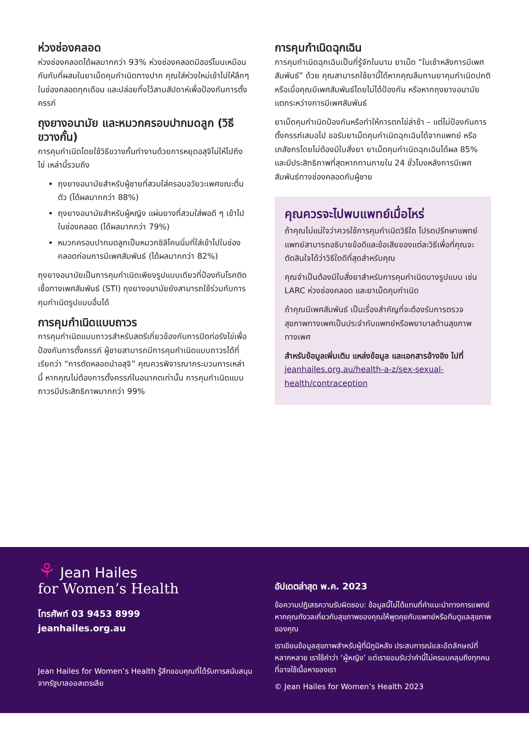ห่วงช่องคลอด
ห่วงช่องคลอดได้ผลมากกว่า 93% ห่วงช่องคลอดมีฮอร์โมนเหมือนกันกับที่ผสมในยาเม็ดคุมกำเนิดทางปาก คุณใส่ห่วงใหม่เข้าไปให้ลึกๆ ในช่องคลอดทุกเดือน และปล่อยทิ้งไว้สามสัปดาห์เพื่อป้องกันการตั้งครรภ์
ถุงยางอนามัย และหมวกครอบปากมดลูก (วิธีขวางกั้น)
การคุมกำเนิดโดยใช้วิธีขวางกั้นทำงานด้วยการหยุดอสุจิไม่ให้ไปถึงไข่ เหล่านี้รวมถึง
ถุงยางอนามัยสำหรับผู้ชายที่สวมใส่ครอบอวัยวะเพศขณะตื่นตัว (ได้ผลมากกว่า 88%)
ถุงยางอนามัยสำหรับผู้หญิง แผ่นยางที่สวมใส่พอดี ๆ เข้าไปในช่องคลอด (ได้ผลมากกว่า 79%)
หมวกครอบปากมดลูกเป็นหมวกซิลิโคนนิ่มที่ใส่เข้าไปในช่องคลอดก่อนการมีเพศสัมพันธ์ (ได้ผลมากกว่า 82%)
ถุงยางอนามัยเป็นการคุมกำเนิดเพียงรูปแบบเดียวที่ป้องกันโรคติดเชื้อทางเพศสัมพันธ์ (STI) ถุงยางอนามัยยังสามารถใช้ร่วมกับการคุมกำเนิดรูปแบบอื่นได้
การคุมกำเนิดแบบถาวร
การคุมกำเนิดแบบถาวรสำหรับสตรีเกี่ยวข้องกับการปิดท่อรังไข่เพื่อป้องกันการตั้งครรภ์ ผู้ชายสามารถมีการคุมกำเนิดแบบถาวรได้ที่เรียกว่า “การตัดหลอดนำอสุจิ” คุณควรพิจารณากระบวนการเหล่านี้ หากคุณไม่ต้องการตั้งครรภ์ในอนาคตเท่านั้น การคุมกำเนิดแบบถาวรมีประสิทธิภาพมากกว่า 99%
การคุมกำเนิดฉุกเฉิน
การคุมกำเนิดฉุกเฉินเป็นที่รู้จักในนาม ยาเม็ด “ในเช้าหลังการมีเพศสัมพันธ์” ด้วย คุณสามารถใช้ยานี้ได้หากคุณลืมทานยาคุมกำเนิดปกติ หรือเมื่อคุณมีเพศสัมพันธ์โดยไม่ได้ป้องกัน หรือหากถุงยางอนามัยแตกระหว่างการมีเพศสัมพันธ์
ยาเม็ดคุมกำเนิดป้องกันหรือทำให้การตกไข่ล่าช้า – แต่ไม่ป้องกันการตั้งครรภ์เสมอไป ขอรับยาเม็ดคุมกำเนิดฉุกเฉินได้จากแพทย์ หรือเภสัชกรโดยไม่ต้องมีใบสั่งยา ยาเม็ดคุมกำเนิดฉุกเฉินได้ผล 85% และมีประสิทธิภาพที่สุดหากทานภายใน 24 ชั่วโมงหลังการมีเพศสัมพันธ์ทางช่องคลอดกับผู้ชาย
คุณควรจะไปพบแพทย์เมื่อไหร่
ถ้าคุณไม่แน่ใจว่าควรใช้การคุมกำเนิดวิธีใด โปรดปรึกษาแพทย์ แพทย์สามารถอธิบายข้อดีและข้อเสียของแต่ละวิธีเพื่อที่คุณจะตัดสินใจได้ว่าวิธีใดดีที่สุดสำหรับคุณ
คุณจำเป็นต้องมีใบสั่งยาสำหรับการคุมกำเนิดบางรูปแบบ เช่น LARC ห่วงช่องคลอด และยาเม็ดคุมกำเนิด
ถ้าคุณมีเพศสัมพันธ์ เป็นเรื่องสำคัญที่จะต้องรับการตรวจสุขภาพทางเพศเป็นประจำกับแพทย์หรือพยาบาลด้านสุขภาพทางเพศ
สำหรับข้อมูลเพิ่มเติม แหล่งข้อมูล และเอกสารอ้างอิง ไปที่ jeanhailes.org.au/health-a-z/sex-sexual-health/contraception
⚘ Jean Hailes
for Women’s Health
โทรศัพท์ 03 9453 8999
jeanhailes.org.au
Jean Hailes for Women’s Health รู้สึกขอบคุณที่ได้รับการสนับสนุนจากรัฐบาลออสเตรเลีย
อัปเดตล่าสุด พ.ค. 2023
ข้อความปฏิเสธความรับผิดชอบ: ข้อมูลนี้ไม่ได้แทนที่คำแนะนำทางการแพทย์ หากคุณกังวลเกี่ยวกับสุขภาพของคุณให้พูดคุยกับแพทย์หรือทีมดูแลสุขภาพของคุณ
เราเขียนข้อมูลสุขภาพสำหรับผู้ที่มีภูมิหลัง ประสบการณ์และอัตลักษณ์ที่หลากหลาย เราใช้คำว่า ‘ผู้หญิง’ แต่เรายอมรับว่าคำนี้ไม่ครอบคลุมถึงทุกคนที่อาจใช้เนื้อหาของเรา
© Jean Hailes for Women’s Health 2023